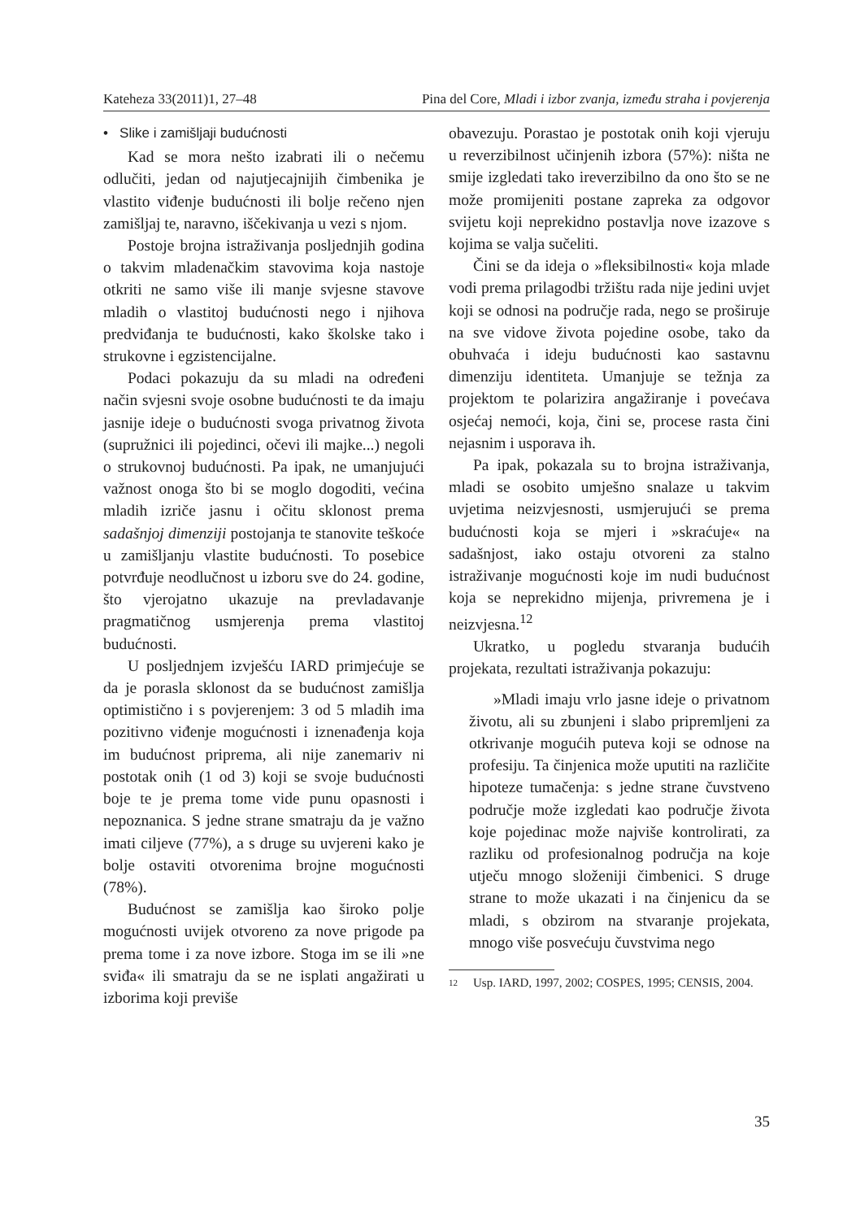Kateheza 33(2011)1, 27–48 Pina del Core, Mladi i izbor zvanja, između straha i povjerenja
• Slike i zamišljaji budućnosti
Kad se mora nešto izabrati ili o nečemu odlučiti, jedan od najutjecajnijih čimbenika je vlastito viđenje budućnosti ili bolje rečeno njen zamišljaj te, naravno, iščekivanja u vezi s njom.
Postoje brojna istraživanja posljednjih godina o takvim mladenačkim stavovima koja nastoje otkriti ne samo više ili manje svjesne stavove mladih o vlastitoj budućnosti nego i njihova predviđanja te budućnosti, kako školske tako i strukovne i egzistencijalne.
Podaci pokazuju da su mladi na određeni način svjesni svoje osobne budućnosti te da imaju jasnije ideje o budućnosti svoga privatnog života (supružnici ili pojedinci, očevi ili majke...) negoli o strukovnoj budućnosti. Pa ipak, ne umanjujući važnost onoga što bi se moglo dogoditi, većina mladih izriče jasnu i očitu sklonost prema sadašnjoj dimenziji postojanja te stanovite teškoće u zamišljanju vlastite budućnosti. To posebice potvrđuje neodlučnost u izboru sve do 24. godine, što vjerojatno ukazuje na prevladavanje pragmatičnog usmjerenja prema vlastitoj budućnosti.
U posljednjem izvješću IARD primjećuje se da je porasla sklonost da se budućnost zamišlja optimistično i s povjerenjem: 3 od 5 mladih ima pozitivno viđenje mogućnosti i iznenađenja koja im budućnost priprema, ali nije zanemariv ni postotak onih (1 od 3) koji se svoje budućnosti boje te je prema tome vide punu opasnosti i nepoznanica. S jedne strane smatraju da je važno imati ciljeve (77%), a s druge su uvjereni kako je bolje ostaviti otvorenima brojne mogućnosti (78%).
Budućnost se zamišlja kao široko polje mogućnosti uvijek otvoreno za nove prigode pa prema tome i za nove izbore. Stoga im se ili »ne sviđa« ili smatraju da se ne isplati angažirati u izborima koji previše
obavezuju. Porastao je postotak onih koji vjeruju u reverzibilnost učinjenih izbora (57%): ništa ne smije izgledati tako ireverzibilno da ono što se ne može promijeniti postane zapreka za odgovor svijetu koji neprekidno postavlja nove izazove s kojima se valja sučeliti.
Čini se da ideja o »fleksibilnosti« koja mlade vodi prema prilagodbi tržištu rada nije jedini uvjet koji se odnosi na područje rada, nego se proširuje na sve vidove života pojedine osobe, tako da obuhvaća i ideju budućnosti kao sastavnu dimenziju identiteta. Umanjuje se težnja za projektom te polarizira angažiranje i povećava osjećaj nemoći, koja, čini se, procese rasta čini nejasnim i usporava ih.
Pa ipak, pokazala su to brojna istraživanja, mladi se osobito umješno snalaze u takvim uvjetima neizvjesnosti, usmjerujući se prema budućnosti koja se mjeri i »skraćuje« na sadašnjost, iako ostaju otvoreni za stalno istraživanje mogućnosti koje im nudi budućnost koja se neprekidno mijenja, privremena je i neizvjesna.<sup>12</sup>
Ukratko, u pogledu stvaranja budućih projekata, rezultati istraživanja pokazuju:
»Mladi imaju vrlo jasne ideje o privatnom životu, ali su zbunjeni i slabo pripremljeni za otkrivanje mogućih puteva koji se odnose na profesiju. Ta činjenica može uputiti na različite hipoteze tumačenja: s jedne strane čuvstveno područje može izgledati kao područje života koje pojedinac može najviše kontrolirati, za razliku od profesionalnog područja na koje utječu mnogo složeniji čimbenici. S druge strane to može ukazati i na činjenicu da se mladi, s obzirom na stvaranje projekata, mnogo više posvećuju čuvstvima nego
12
Usp. IARD, 1997, 2002; COSPES, 1995; CENSIS, 2004.
35